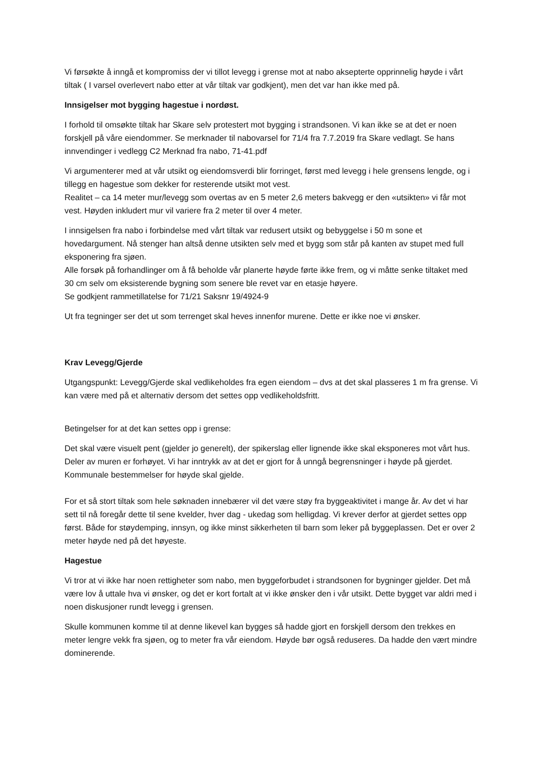Vi førsøkte å inngå et kompromiss der vi tillot levegg i grense mot at nabo aksepterte opprinnelig høyde i vårt tiltak ( I varsel overlevert nabo etter at vår tiltak var godkjent), men det var han ikke med på.
Innsigelser mot bygging hagestue i nordøst.
I forhold til omsøkte tiltak har Skare selv protestert mot bygging i strandsonen. Vi kan ikke se at det er noen forskjell på våre eiendommer. Se merknader til nabovarsel for 71/4 fra 7.7.2019 fra Skare vedlagt. Se hans innvendinger i vedlegg C2 Merknad fra nabo, 71-41.pdf
Vi argumenterer med at vår utsikt og eiendomsverdi blir forringet, først med levegg i hele grensens lengde, og i tillegg en hagestue som dekker for resterende utsikt mot vest.
Realitet – ca 14 meter mur/levegg som overtas av en 5 meter 2,6 meters bakvegg er den «utsikten» vi får mot vest. Høyden inkludert mur vil variere fra 2 meter til over 4 meter.
I innsigelsen fra nabo i forbindelse med vårt tiltak var redusert utsikt og bebyggelse i 50 m sone et hovedargument. Nå stenger han altså denne utsikten selv med et bygg som står på kanten av stupet med full eksponering fra sjøen.
Alle forsøk på forhandlinger om å få beholde vår planerte høyde førte ikke frem, og vi måtte senke tiltaket med 30 cm selv om eksisterende bygning som senere ble revet var en etasje høyere.
Se godkjent rammetillatelse for 71/21 Saksnr 19/4924-9
Ut fra tegninger ser det ut som terrenget skal heves innenfor murene. Dette er ikke noe vi ønsker.
Krav Levegg/Gjerde
Utgangspunkt: Levegg/Gjerde skal vedlikeholdes fra egen eiendom – dvs at det skal plasseres 1 m fra grense. Vi kan være med på et alternativ dersom det settes opp vedlikeholdsfritt.
Betingelser for at det kan settes opp i grense:
Det skal være visuelt pent (gjelder jo generelt), der spikerslag eller lignende ikke skal eksponeres mot vårt hus.
Deler av muren er forhøyet. Vi har inntrykk av at det er gjort for å unngå begrensninger i høyde på gjerdet. Kommunale bestemmelser for høyde skal gjelde.
For et så stort tiltak som hele søknaden innebærer vil det være støy fra byggeaktivitet i mange år. Av det vi har sett til nå foregår dette til sene kvelder, hver dag - ukedag som helligdag. Vi krever derfor at gjerdet settes opp først. Både for støydemping, innsyn, og ikke minst sikkerheten til barn som leker på byggeplassen. Det er over 2 meter høyde ned på det høyeste.
Hagestue
Vi tror at vi ikke har noen rettigheter som nabo, men byggeforbudet i strandsonen for bygninger gjelder. Det må være lov å uttale hva vi ønsker, og det er kort fortalt at vi ikke ønsker den i vår utsikt. Dette bygget var aldri med i noen diskusjoner rundt levegg i grensen.
Skulle kommunen komme til at denne likevel kan bygges så hadde gjort en forskjell dersom den trekkes en meter lengre vekk fra sjøen, og to meter fra vår eiendom. Høyde bør også reduseres. Da hadde den vært mindre dominerende.